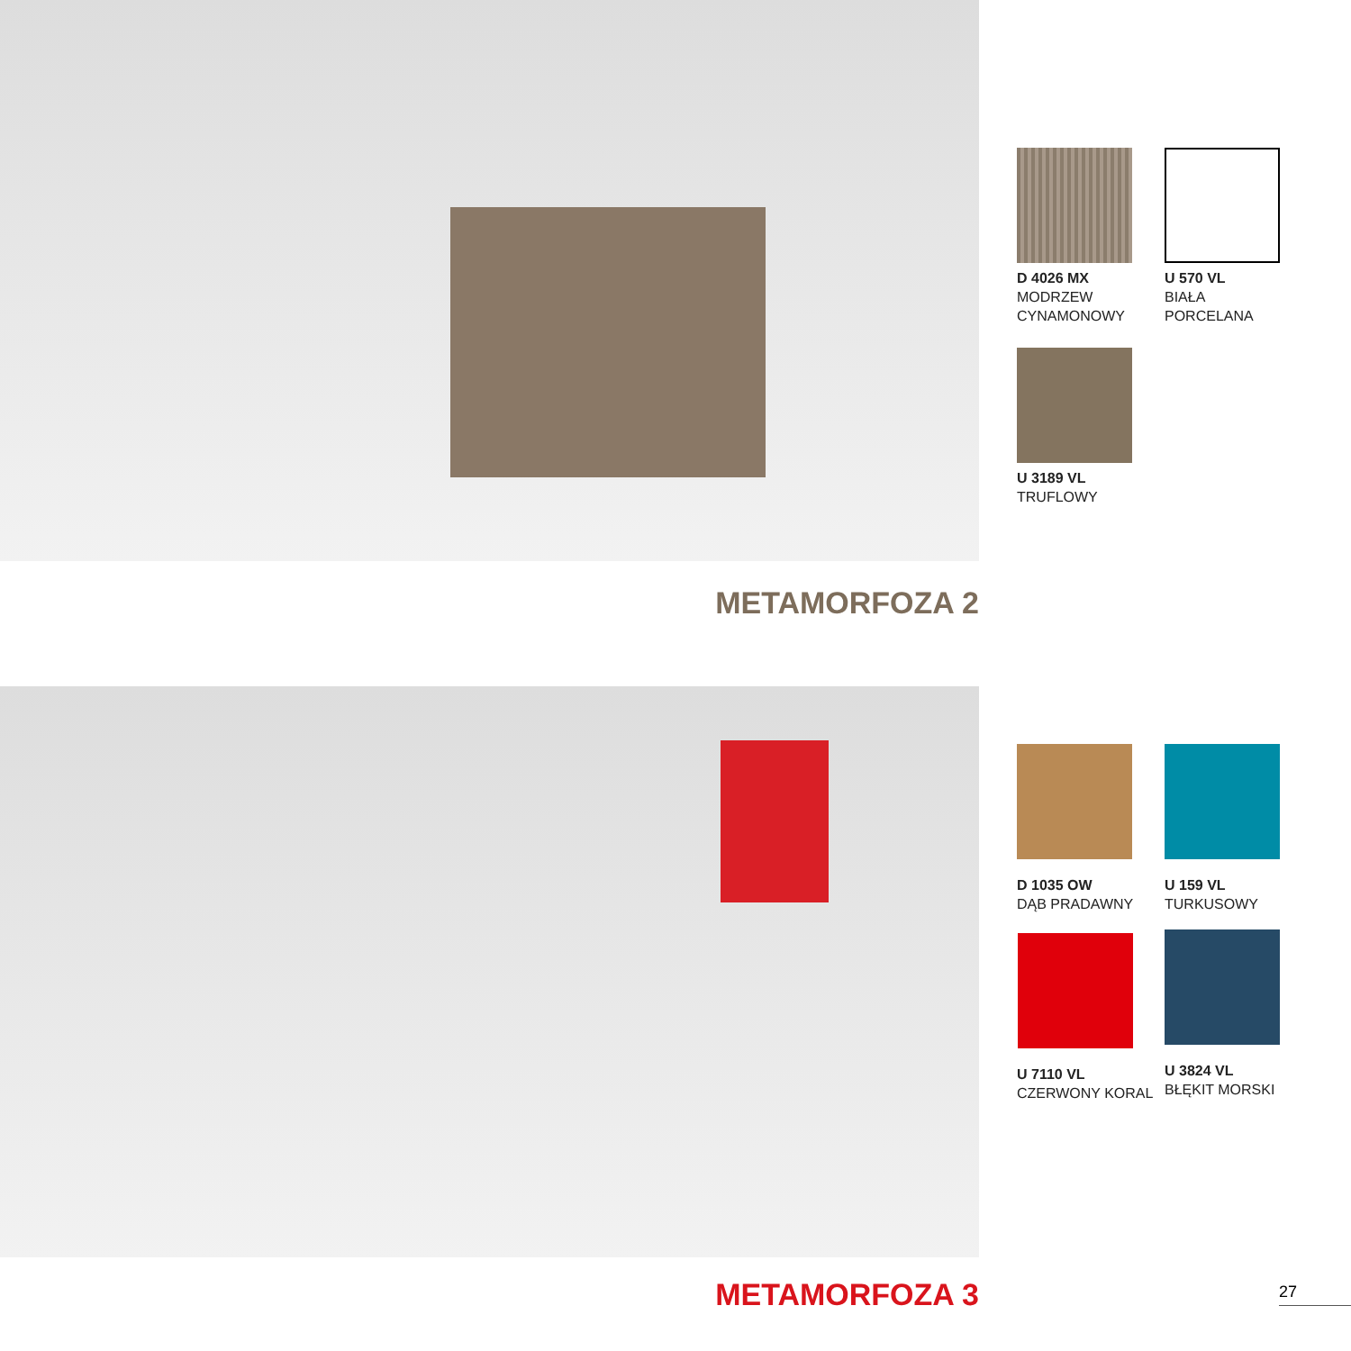D 4026 MX
MODRZEW
CYNAMONOWY
U 570 VL
BIAŁA
PORCELANA
U 3189 VL
TRUFLOWY
METAMORFOZA 2
D 1035 OW
DĄB PRADAWNY
U 159 VL
TURKUSOWY
U 7110 VL
CZERWONY KORAL
U 3824 VL
BŁĘKIT MORSKI
METAMORFOZA 3 27